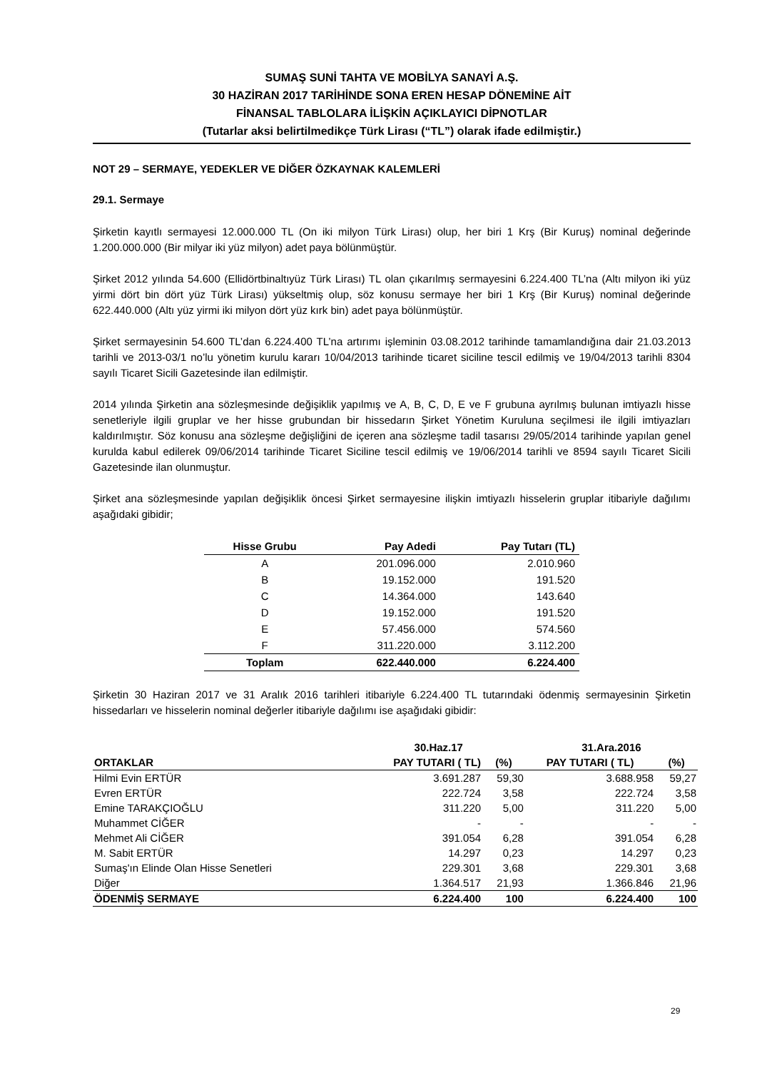SUMAŞ SUNİ TAHTA VE MOBİLYA SANAYİ A.Ş.
30 HAZİRAN 2017 TARİHİNDE SONA EREN HESAP DÖNEMİNE AİT
FİNANSAL TABLOLARA İLİŞKİN AÇIKLAYICI DİPNOTLAR
(Tutarlar aksi belirtilmedikçe Türk Lirası (“TL”) olarak ifade edilmiştir.)
NOT 29 – SERMAYE, YEDEKLER VE DİĞER ÖZKAYNAK KALEMLERİ
29.1. Sermaye
Şirketin kayıtlı sermayesi 12.000.000 TL (On iki milyon Türk Lirası) olup, her biri 1 Krş (Bir Kuruş) nominal değerinde 1.200.000.000 (Bir milyar iki yüz milyon) adet paya bölünmüştür.
Şirket 2012 yılında 54.600 (Ellidörtbinaltıyüz Türk Lirası) TL olan çıkarılmış sermayesini 6.224.400 TL’na (Altı milyon iki yüz yirmi dört bin dört yüz Türk Lirası) yükseltmiş olup, söz konusu sermaye her biri 1 Krş (Bir Kuruş) nominal değerinde 622.440.000 (Altı yüz yirmi iki milyon dört yüz kırk bin) adet paya bölünmüştür.
Şirket sermayesinin 54.600 TL’dan 6.224.400 TL’na artırımı işleminin 03.08.2012 tarihinde tamamlandığına dair 21.03.2013 tarihli ve 2013-03/1 no’lu yönetim kurulu kararı 10/04/2013 tarihinde ticaret siciline tescil edilmiş ve 19/04/2013 tarihli 8304 sayılı Ticaret Sicili Gazetesinde ilan edilmiştir.
2014 yılında Şirketin ana sözleşmesinde değişiklik yapılmış ve A, B, C, D, E ve F grubuna ayrılmış bulunan imtiyazlı hisse senetleriyle ilgili gruplar ve her hisse grubundan bir hissedarın Şirket Yönetim Kuruluna seçilmesi ile ilgili imtiyazları kaldırılmıştır. Söz konusu ana sözleşme değişliğini de içeren ana sözleşme tadil tasarısı 29/05/2014 tarihinde yapılan genel kurulda kabul edilerek 09/06/2014 tarihinde Ticaret Siciline tescil edilmiş ve 19/06/2014 tarihli ve 8594 sayılı Ticaret Sicili Gazetesinde ilan olunmuştur.
Şirket ana sözleşmesinde yapılan değişiklik öncesi Şirket sermayesine ilişkin imtiyazlı hisselerin gruplar itibariyle dağılımı aşağıdaki gibidir;
| Hisse Grubu | Pay Adedi | Pay Tutarı (TL) |
| --- | --- | --- |
| A | 201.096.000 | 2.010.960 |
| B | 19.152.000 | 191.520 |
| C | 14.364.000 | 143.640 |
| D | 19.152.000 | 191.520 |
| E | 57.456.000 | 574.560 |
| F | 311.220.000 | 3.112.200 |
| Toplam | 622.440.000 | 6.224.400 |
Şirketin 30 Haziran 2017 ve 31 Aralık 2016 tarihleri itibariyle 6.224.400 TL tutarındaki ödenmiş sermayesinin Şirketin hissedarları ve hisselerin nominal değerler itibariyle dağılımı ise aşağıdaki gibidir:
| | 30.Haz.17 | | 31.Ara.2016 | |
| --- | --- | --- | --- | --- |
| ORTAKLAR | PAY TUTARI ( TL) | (%) | PAY TUTARI ( TL) | (%) |
| Hilmi Evin ERTÜR | 3.691.287 | 59,30 | 3.688.958 | 59,27 |
| Evren ERTÜR | 222.724 | 3,58 | 222.724 | 3,58 |
| Emine TARAKÇIOĞLU | 311.220 | 5,00 | 311.220 | 5,00 |
| Muhammet CİĞER | - | - | - | - |
| Mehmet Ali CİĞER | 391.054 | 6,28 | 391.054 | 6,28 |
| M. Sabit ERTÜR | 14.297 | 0,23 | 14.297 | 0,23 |
| Sumaş'ın Elinde Olan Hisse Senetleri | 229.301 | 3,68 | 229.301 | 3,68 |
| Diğer | 1.364.517 | 21,93 | 1.366.846 | 21,96 |
| ÖDENMİŞ SERMAYE | 6.224.400 | 100 | 6.224.400 | 100 |
29